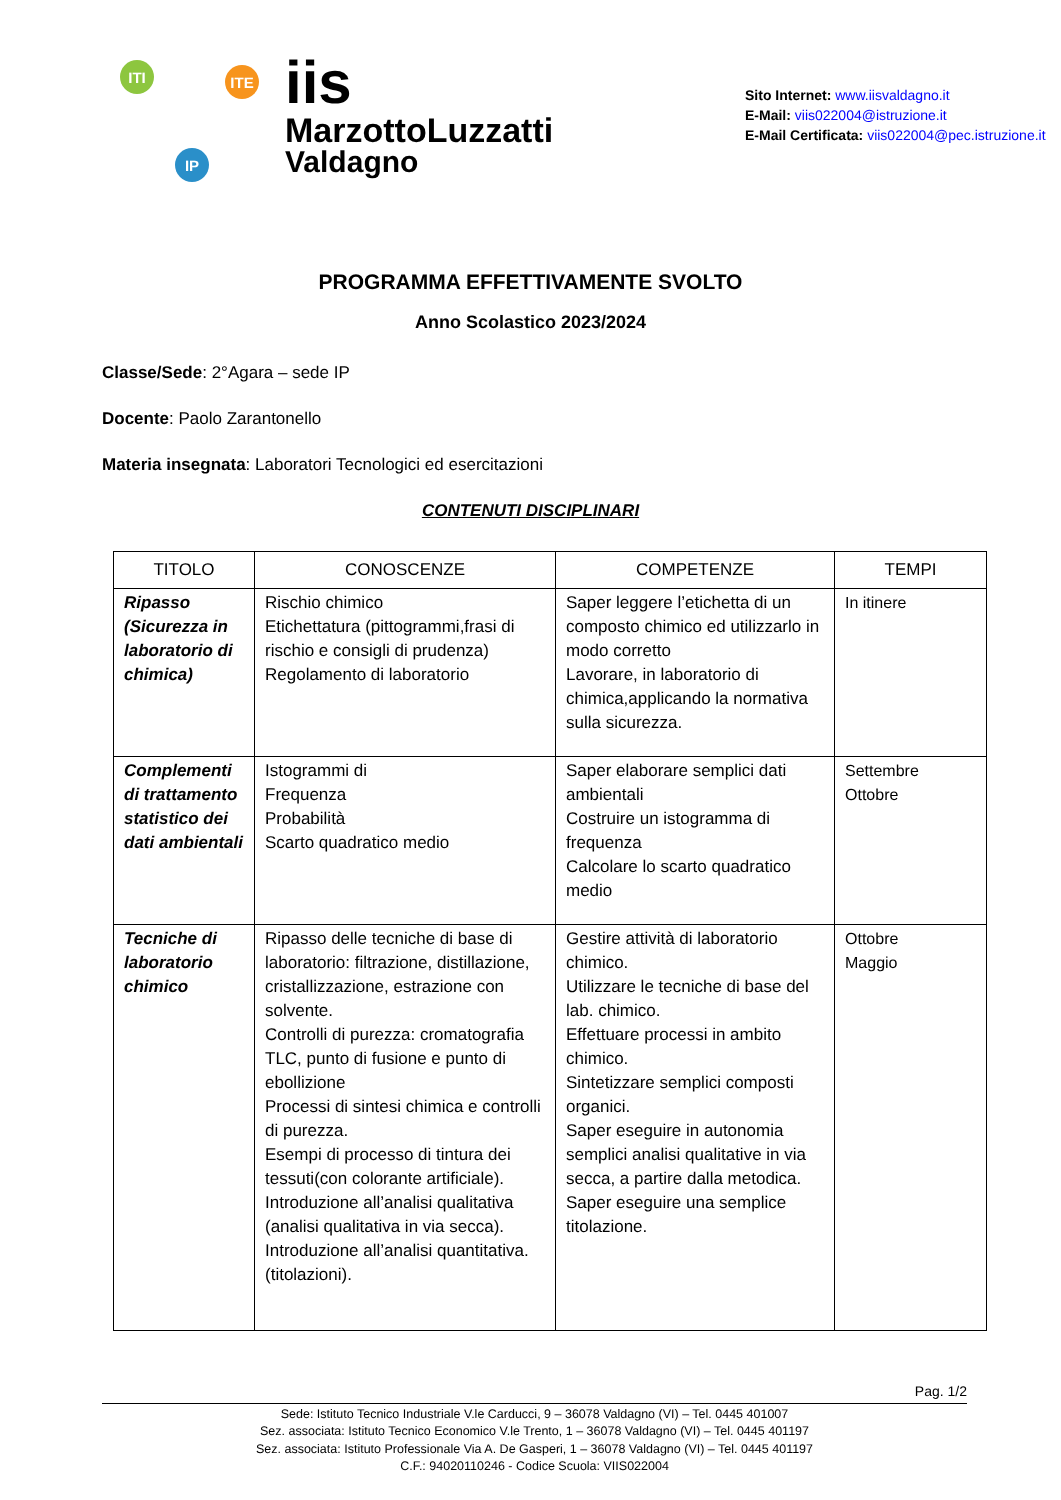ITI ITE
IP
iis
MarzottoLuzzatti
Valdagno
Sito Internet: www.iisvaldagno.it
E-Mail: viis022004@istruzione.it
E-Mail Certificata: viis022004@pec.istruzione.it
PROGRAMMA EFFETTIVAMENTE SVOLTO
Anno Scolastico 2023/2024
Classe/Sede: 2°Agara – sede IP
Docente: Paolo Zarantonello
Materia insegnata: Laboratori Tecnologici ed esercitazioni
CONTENUTI DISCIPLINARI
| TITOLO | CONOSCENZE | COMPETENZE | TEMPI |
| --- | --- | --- | --- |
| Ripasso (Sicurezza in laboratorio di chimica) | Rischio chimico Etichettatura (pittogrammi,frasi di rischio e consigli di prudenza) Regolamento di laboratorio | Saper leggere l’etichetta di un composto chimico ed utilizzarlo in modo corretto Lavorare, in laboratorio di chimica,applicando la normativa sulla sicurezza. | In itinere |
| Complementi di trattamento statistico dei dati ambientali | Istogrammi di Frequenza Probabilità Scarto quadratico medio | Saper elaborare semplici dati ambientali Costruire un istogramma di frequenza Calcolare lo scarto quadratico medio | Settembre Ottobre |
| Tecniche di laboratorio chimico | Ripasso delle tecniche di base di laboratorio: filtrazione, distillazione, cristallizzazione, estrazione con solvente. Controlli di purezza: cromatografia TLC, punto di fusione e punto di ebollizione Processi di sintesi chimica e controlli di purezza. Esempi di processo di tintura dei tessuti(con colorante artificiale). Introduzione all’analisi qualitativa (analisi qualitativa in via secca). Introduzione all’analisi quantitativa. (titolazioni). | Gestire attività di laboratorio chimico. Utilizzare le tecniche di base del lab. chimico. Effettuare processi in ambito chimico. Sintetizzare semplici composti organici. Saper eseguire in autonomia semplici analisi qualitative in via secca, a partire dalla metodica. Saper eseguire una semplice titolazione. | Ottobre Maggio |
Pag. 1/2
Sede: Istituto Tecnico Industriale V.le Carducci, 9 – 36078 Valdagno (VI) – Tel. 0445 401007
Sez. associata: Istituto Tecnico Economico V.le Trento, 1 – 36078 Valdagno (VI) – Tel. 0445 401197
Sez. associata: Istituto Professionale Via A. De Gasperi, 1 – 36078 Valdagno (VI) – Tel. 0445 401197
C.F.: 94020110246 - Codice Scuola: VIIS022004